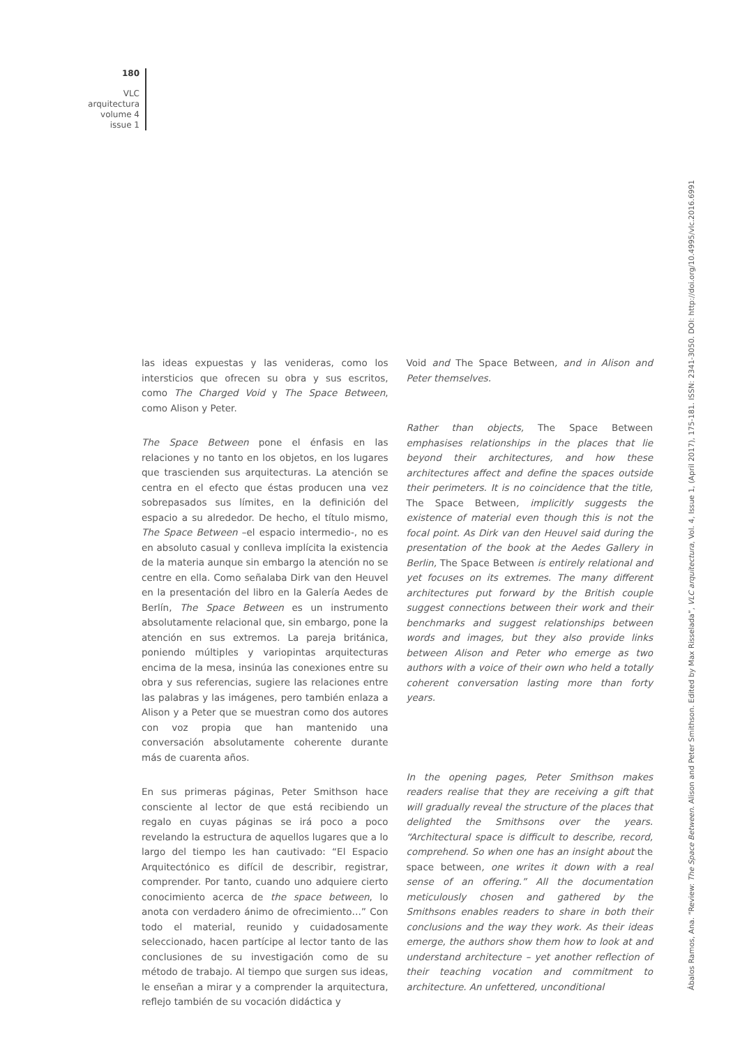180
VLC
arquitectura
volume 4
issue 1
las ideas expuestas y las venideras, como los intersticios que ofrecen su obra y sus escritos, como The Charged Void y The Space Between, como Alison y Peter.
The Space Between pone el énfasis en las relaciones y no tanto en los objetos, en los lugares que trascienden sus arquitecturas. La atención se centra en el efecto que éstas producen una vez sobrepasados sus límites, en la definición del espacio a su alrededor. De hecho, el título mismo, The Space Between –el espacio intermedio-, no es en absoluto casual y conlleva implícita la existencia de la materia aunque sin embargo la atención no se centre en ella. Como señalaba Dirk van den Heuvel en la presentación del libro en la Galería Aedes de Berlín, The Space Between es un instrumento absolutamente relacional que, sin embargo, pone la atención en sus extremos. La pareja británica, poniendo múltiples y variopintas arquitecturas encima de la mesa, insinúa las conexiones entre su obra y sus referencias, sugiere las relaciones entre las palabras y las imágenes, pero también enlaza a Alison y a Peter que se muestran como dos autores con voz propia que han mantenido una conversación absolutamente coherente durante más de cuarenta años.
En sus primeras páginas, Peter Smithson hace consciente al lector de que está recibiendo un regalo en cuyas páginas se irá poco a poco revelando la estructura de aquellos lugares que a lo largo del tiempo les han cautivado: “El Espacio Arquitectónico es difícil de describir, registrar, comprender. Por tanto, cuando uno adquiere cierto conocimiento acerca de the space between, lo anota con verdadero ánimo de ofrecimiento…” Con todo el material, reunido y cuidadosamente seleccionado, hacen partícipe al lector tanto de las conclusiones de su investigación como de su método de trabajo. Al tiempo que surgen sus ideas, le enseñan a mirar y a comprender la arquitectura, reflejo también de su vocación didáctica y
Void and The Space Between, and in Alison and Peter themselves.
Rather than objects, The Space Between emphasises relationships in the places that lie beyond their architectures, and how these architectures affect and define the spaces outside their perimeters. It is no coincidence that the title, The Space Between, implicitly suggests the existence of material even though this is not the focal point. As Dirk van den Heuvel said during the presentation of the book at the Aedes Gallery in Berlin, The Space Between is entirely relational and yet focuses on its extremes. The many different architectures put forward by the British couple suggest connections between their work and their benchmarks and suggest relationships between words and images, but they also provide links between Alison and Peter who emerge as two authors with a voice of their own who held a totally coherent conversation lasting more than forty years.
In the opening pages, Peter Smithson makes readers realise that they are receiving a gift that will gradually reveal the structure of the places that delighted the Smithsons over the years. “Architectural space is difficult to describe, record, comprehend. So when one has an insight about the space between, one writes it down with a real sense of an offering.” All the documentation meticulously chosen and gathered by the Smithsons enables readers to share in both their conclusions and the way they work. As their ideas emerge, the authors show them how to look at and understand architecture – yet another reflection of their teaching vocation and commitment to architecture. An unfettered, unconditional
Ábalos Ramos, Ana. “Review: The Space Between. Alison and Peter Smithson. Edited by Max Risselada”, VLC arquitectura, Vol. 4, Issue 1, (April 2017), 175-181. ISSN: 2341-3050. DOI: http://doi.org/10.4995/vlc.2016.6991